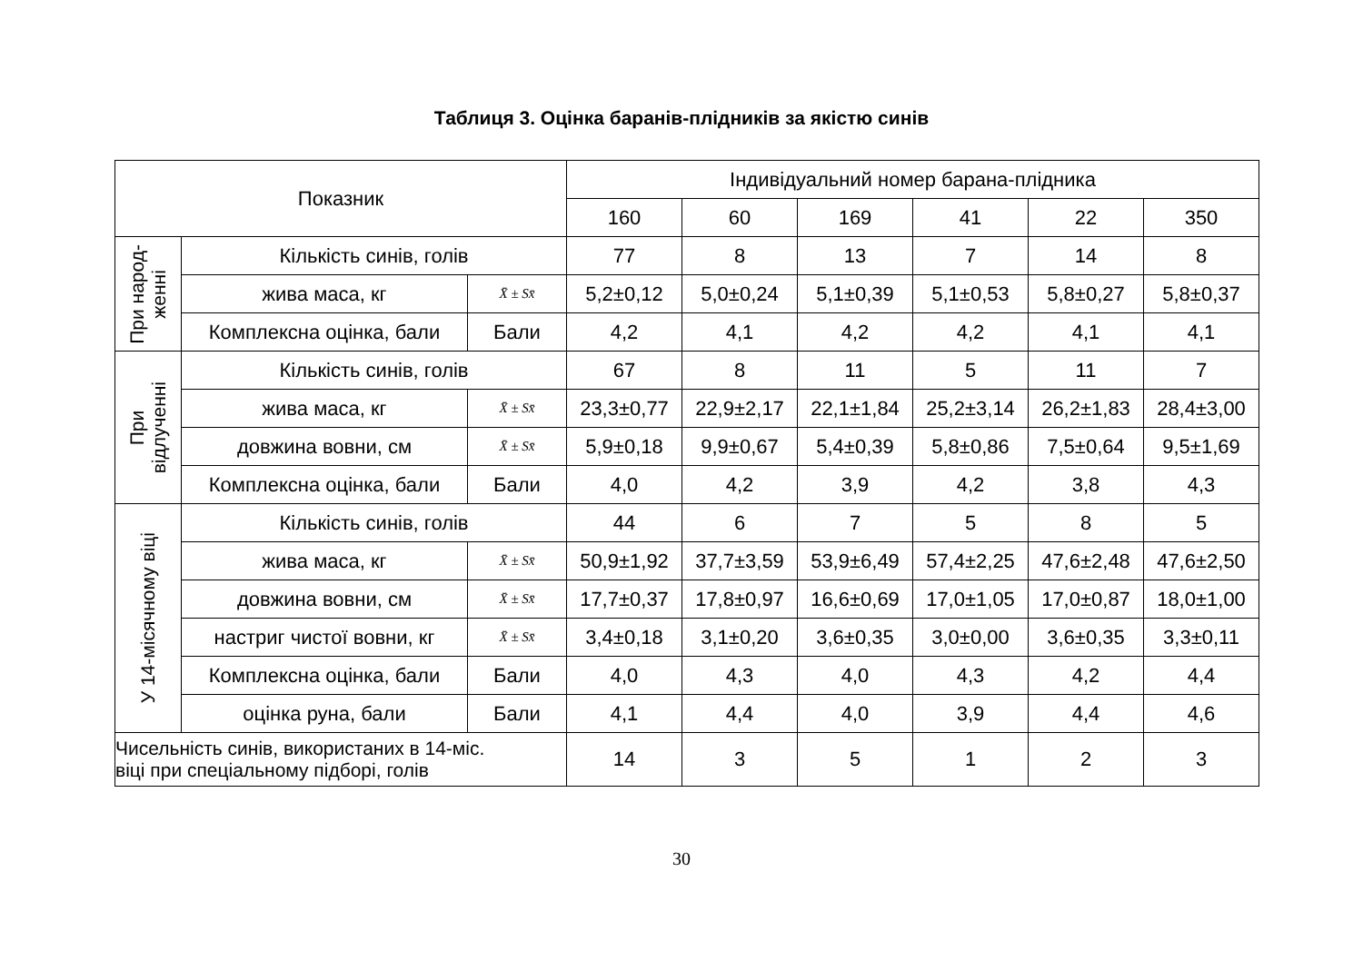Таблиця 3. Оцінка баранів-плідників за якістю синів
| Показник | | | Індивідуальний номер барана-плідника | | | | | |
| --- | --- | --- | --- | --- | --- | --- | --- | --- |
| | | | 160 | 60 | 169 | 41 | 22 | 350 |
| При народ- женні | Кількість синів, голів | | 77 | 8 | 13 | 7 | 14 | 8 |
| | жива маса, кг | X̄ ± Sx̄ | 5,2±0,12 | 5,0±0,24 | 5,1±0,39 | 5,1±0,53 | 5,8±0,27 | 5,8±0,37 |
| | Комплексна оцінка, бали | Бали | 4,2 | 4,1 | 4,2 | 4,2 | 4,1 | 4,1 |
| При відлученні | Кількість синів, голів | | 67 | 8 | 11 | 5 | 11 | 7 |
| | жива маса, кг | X̄ ± Sx̄ | 23,3±0,77 | 22,9±2,17 | 22,1±1,84 | 25,2±3,14 | 26,2±1,83 | 28,4±3,00 |
| | довжина вовни, см | X̄ ± Sx̄ | 5,9±0,18 | 9,9±0,67 | 5,4±0,39 | 5,8±0,86 | 7,5±0,64 | 9,5±1,69 |
| | Комплексна оцінка, бали | Бали | 4,0 | 4,2 | 3,9 | 4,2 | 3,8 | 4,3 |
| У 14-місячному віці | Кількість синів, голів | | 44 | 6 | 7 | 5 | 8 | 5 |
| | жива маса, кг | X̄ ± Sx̄ | 50,9±1,92 | 37,7±3,59 | 53,9±6,49 | 57,4±2,25 | 47,6±2,48 | 47,6±2,50 |
| | довжина вовни, см | X̄ ± Sx̄ | 17,7±0,37 | 17,8±0,97 | 16,6±0,69 | 17,0±1,05 | 17,0±0,87 | 18,0±1,00 |
| | настриг чистої вовни, кг | X̄ ± Sx̄ | 3,4±0,18 | 3,1±0,20 | 3,6±0,35 | 3,0±0,00 | 3,6±0,35 | 3,3±0,11 |
| | Комплексна оцінка, бали | Бали | 4,0 | 4,3 | 4,0 | 4,3 | 4,2 | 4,4 |
| | оцінка руна, бали | Бали | 4,1 | 4,4 | 4,0 | 3,9 | 4,4 | 4,6 |
| Чисельність синів, використаних в 14-міс. віці при спеціальному підборі, голів | | | 14 | 3 | 5 | 1 | 2 | 3 |
30